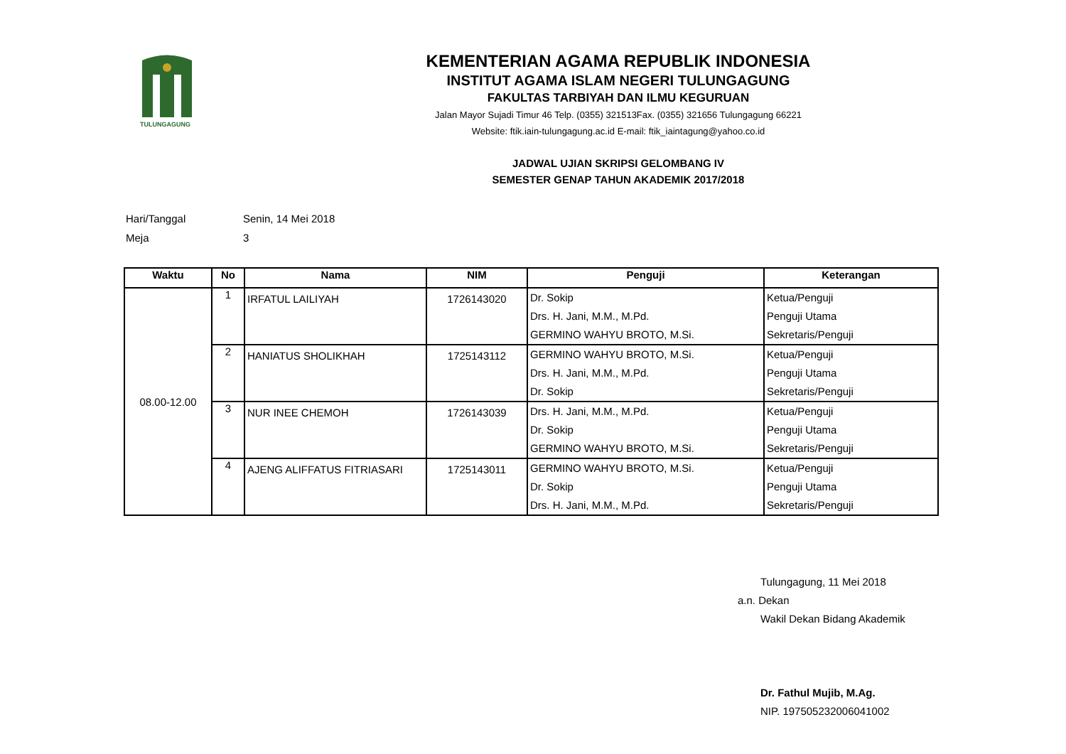TULUNGAGUNG
KEMENTERIAN AGAMA REPUBLIK INDONESIA
INSTITUT AGAMA ISLAM NEGERI TULUNGAGUNG
FAKULTAS TARBIYAH DAN ILMU KEGURUAN
Jalan Mayor Sujadi Timur 46 Telp. (0355) 321513Fax. (0355) 321656 Tulungagung 66221
Website: ftik.iain-tulungagung.ac.id E-mail: ftik_iaintagung@yahoo.co.id
JADWAL UJIAN SKRIPSI GELOMBANG IV
SEMESTER GENAP TAHUN AKADEMIK 2017/2018
Hari/Tanggal Senin, 14 Mei 2018
Meja 3
| Waktu | No | Nama | NIM | Penguji | Keterangan |
| --- | --- | --- | --- | --- | --- |
| 08.00-12.00 | 1 | IRFATUL LAILIYAH | 1726143020 | Dr. Sokip Drs. H. Jani, M.M., M.Pd. GERMINO WAHYU BROTO, M.Si. | Ketua/Penguji Penguji Utama Sekretaris/Penguji |
| | 2 | HANIATUS SHOLIKHAH | 1725143112 | GERMINO WAHYU BROTO, M.Si. Drs. H. Jani, M.M., M.Pd. Dr. Sokip | Ketua/Penguji Penguji Utama Sekretaris/Penguji |
| | 3 | NUR INEE CHEMOH | 1726143039 | Drs. H. Jani, M.M., M.Pd. Dr. Sokip GERMINO WAHYU BROTO, M.Si. | Ketua/Penguji Penguji Utama Sekretaris/Penguji |
| | 4 | AJENG ALIFFATUS FITRIASARI | 1725143011 | GERMINO WAHYU BROTO, M.Si. Dr. Sokip Drs. H. Jani, M.M., M.Pd. | Ketua/Penguji Penguji Utama Sekretaris/Penguji |
Tulungagung, 11 Mei 2018
a.n. Dekan
Wakil Dekan Bidang Akademik
Dr. Fathul Mujib, M.Ag.
NIP. 197505232006041002